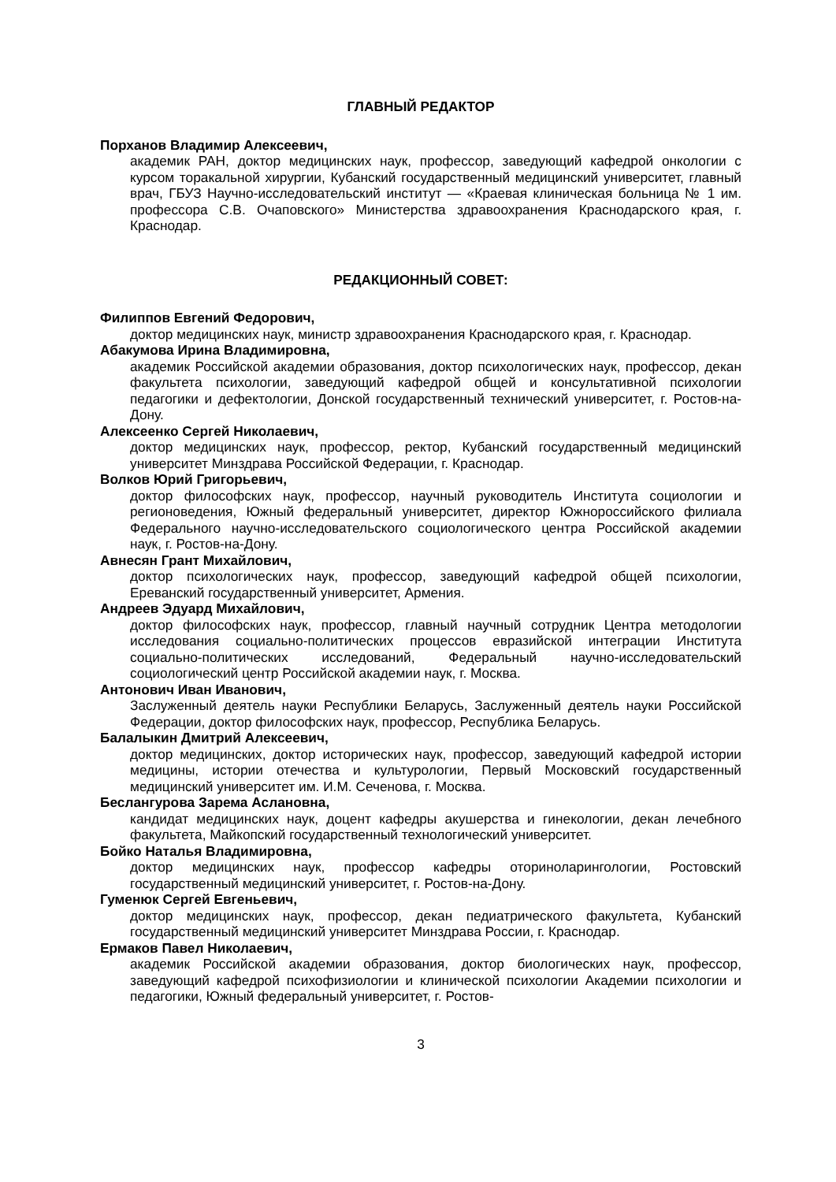ГЛАВНЫЙ РЕДАКТОР
Порханов Владимир Алексеевич,
академик РАН, доктор медицинских наук, профессор, заведующий кафедрой онкологии с курсом торакальной хирургии, Кубанский государственный медицинский университет, главный врач, ГБУЗ Научно-исследовательский институт — «Краевая клиническая больница № 1 им. профессора С.В. Очаповского» Министерства здравоохранения Краснодарского края, г. Краснодар.
РЕДАКЦИОННЫЙ СОВЕТ:
Филиппов Евгений Федорович,
доктор медицинских наук, министр здравоохранения Краснодарского края, г. Краснодар.
Абакумова Ирина Владимировна,
академик Российской академии образования, доктор психологических наук, профессор, декан факультета психологии, заведующий кафедрой общей и консультативной психологии педагогики и дефектологии, Донской государственный технический университет, г. Ростов-на-Дону.
Алексеенко Сергей Николаевич,
доктор медицинских наук, профессор, ректор, Кубанский государственный медицинский университет Минздрава Российской Федерации, г. Краснодар.
Волков Юрий Григорьевич,
доктор философских наук, профессор, научный руководитель Института социологии и регионоведения, Южный федеральный университет, директор Южнороссийского филиала Федерального научно-исследовательского социологического центра Российской академии наук, г. Ростов-на-Дону.
Авнесян Грант Михайлович,
доктор психологических наук, профессор, заведующий кафедрой общей психологии, Ереванский государственный университет, Армения.
Андреев Эдуард Михайлович,
доктор философских наук, профессор, главный научный сотрудник Центра методологии исследования социально-политических процессов евразийской интеграции Института социально-политических исследований, Федеральный научно-исследовательский социологический центр Российской академии наук, г. Москва.
Антонович Иван Иванович,
Заслуженный деятель науки Республики Беларусь, Заслуженный деятель науки Российской Федерации, доктор философских наук, профессор, Республика Беларусь.
Балалыкин Дмитрий Алексеевич,
доктор медицинских, доктор исторических наук, профессор, заведующий кафедрой истории медицины, истории отечества и культурологии, Первый Московский государственный медицинский университет им. И.М. Сеченова, г. Москва.
Беслангурова Зарема Аслановна,
кандидат медицинских наук, доцент кафедры акушерства и гинекологии, декан лечебного факультета, Майкопский государственный технологический университет.
Бойко Наталья Владимировна,
доктор медицинских наук, профессор кафедры оториноларингологии, Ростовский государственный медицинский университет, г. Ростов-на-Дону.
Гуменюк Сергей Евгеньевич,
доктор медицинских наук, профессор, декан педиатрического факультета, Кубанский государственный медицинский университет Минздрава России, г. Краснодар.
Ермаков Павел Николаевич,
академик Российской академии образования, доктор биологических наук, профессор, заведующий кафедрой психофизиологии и клинической психологии Академии психологии и педагогики, Южный федеральный университет, г. Ростов-
3